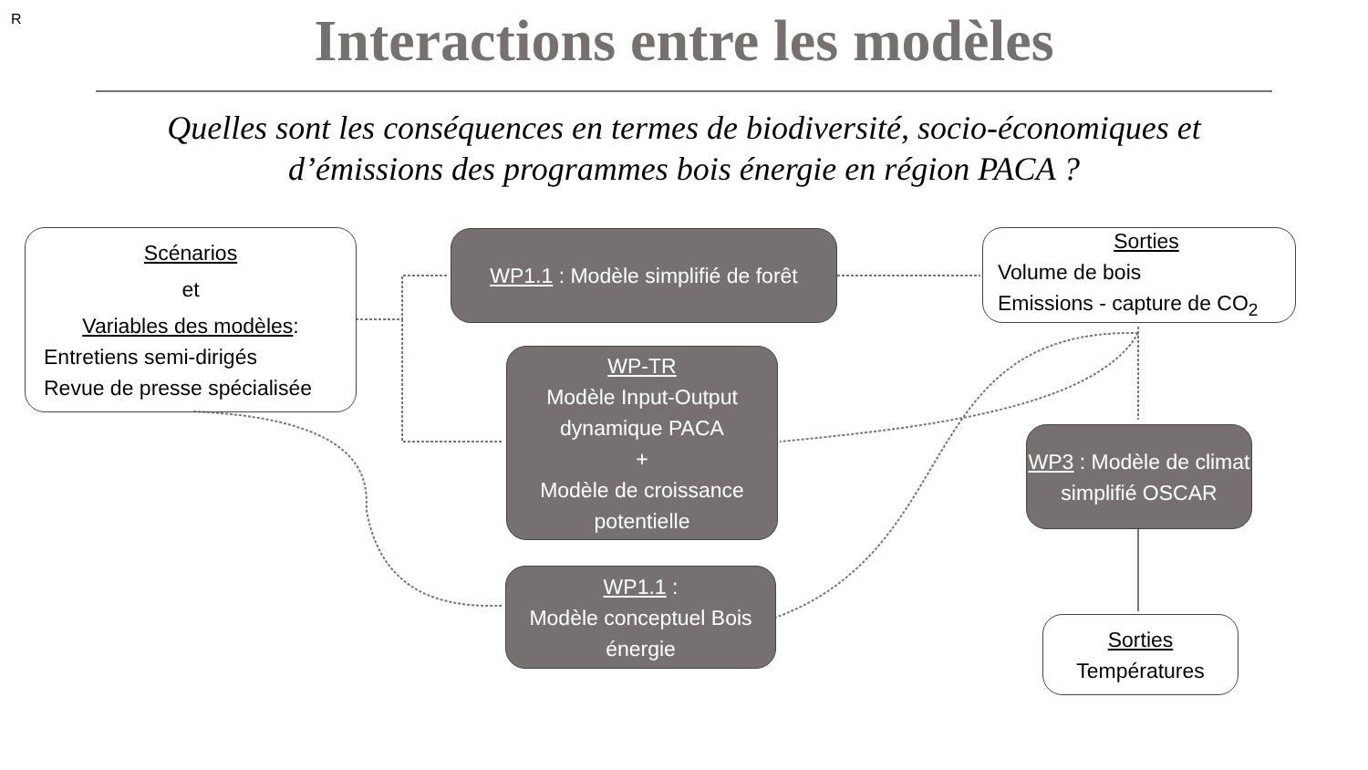R
Interactions entre les modèles
Quelles sont les conséquences en termes de biodiversité, socio-économiques et d’émissions des programmes bois énergie en région PACA ?
Scénarios
et
Variables des modèles:
Entretiens semi-dirigés
Revue de presse spécialisée
WP1.1 : Modèle simplifié de forêt
Sorties
Volume de bois
Emissions - capture de CO<sub>2</sub>
WP-TR
Modèle Input-Output dynamique PACA
+
Modèle de croissance potentielle
WP3 : Modèle de climat simplifié OSCAR
WP1.1 :
Modèle conceptuel Bois énergie
Sorties
Températures